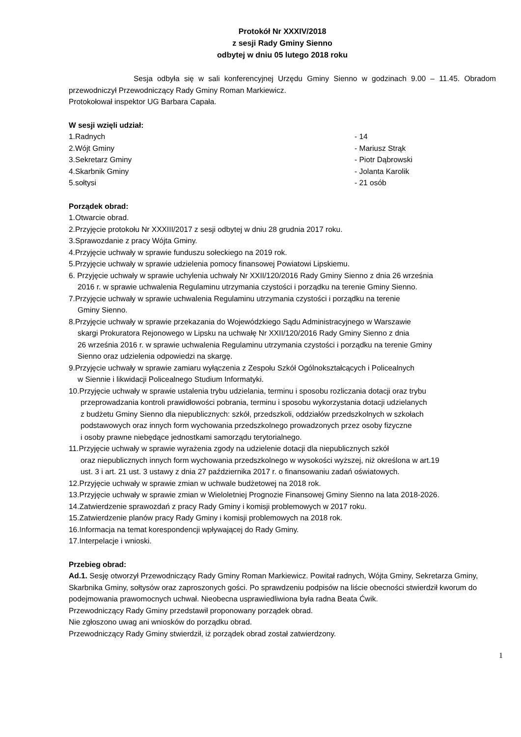Protokół Nr XXXIV/2018
z sesji Rady Gminy Sienno
odbytej w dniu 05 lutego 2018 roku
Sesja odbyła się w sali konferencyjnej Urzędu Gminy Sienno w godzinach 9.00 – 11.45. Obradom przewodniczył Przewodniczący Rady Gminy Roman Markiewicz.
Protokołował inspektor UG Barbara Capała.
W sesji wzięli udział:
1.Radnych - 14
2.Wójt Gminy - Mariusz Strąk
3.Sekretarz Gminy - Piotr Dąbrowski
4.Skarbnik Gminy - Jolanta Karolik
5.sołtysi - 21 osób
Porządek obrad:
1.Otwarcie obrad.
2.Przyjęcie protokołu Nr XXXIII/2017 z sesji odbytej w dniu 28 grudnia 2017 roku.
3.Sprawozdanie z pracy Wójta Gminy.
4.Przyjęcie uchwały w sprawie funduszu sołeckiego na 2019 rok.
5.Przyjęcie uchwały w sprawie udzielenia pomocy finansowej Powiatowi Lipskiemu.
6. Przyjęcie uchwały w sprawie uchylenia uchwały Nr XXII/120/2016 Rady Gminy Sienno z dnia 26 września
2016 r. w sprawie uchwalenia Regulaminu utrzymania czystości i porządku na terenie Gminy Sienno.
7.Przyjęcie uchwały w sprawie uchwalenia Regulaminu utrzymania czystości i porządku na terenie
Gminy Sienno.
8.Przyjęcie uchwały w sprawie przekazania do Wojewódzkiego Sądu Administracyjnego w Warszawie
skargi Prokuratora Rejonowego w Lipsku na uchwałę Nr XXII/120/2016 Rady Gminy Sienno z dnia
26 września 2016 r. w sprawie uchwalenia Regulaminu utrzymania czystości i porządku na terenie Gminy
Sienno oraz udzielenia odpowiedzi na skargę.
9.Przyjęcie uchwały w sprawie zamiaru wyłączenia z Zespołu Szkół Ogólnokształcących i Policealnych
w Siennie i likwidacji Policealnego Studium Informatyki.
10.Przyjęcie uchwały w sprawie ustalenia trybu udzielania, terminu i sposobu rozliczania dotacji oraz trybu
przeprowadzania kontroli prawidłowości pobrania, terminu i sposobu wykorzystania dotacji udzielanych
z budżetu Gminy Sienno dla niepublicznych: szkół, przedszkoli, oddziałów przedszkolnych w szkołach
podstawowych oraz innych form wychowania przedszkolnego prowadzonych przez osoby fizyczne
i osoby prawne niebędące jednostkami samorządu terytorialnego.
11.Przyjęcie uchwały w sprawie wyrażenia zgody na udzielenie dotacji dla niepublicznych szkół
oraz niepublicznych innych form wychowania przedszkolnego w wysokości wyższej, niż określona w art.19
ust. 3 i art. 21 ust. 3 ustawy z dnia 27 października 2017 r. o finansowaniu zadań oświatowych.
12.Przyjęcie uchwały w sprawie zmian w uchwale budżetowej na 2018 rok.
13.Przyjęcie uchwały w sprawie zmian w Wieloletniej Prognozie Finansowej Gminy Sienno na lata 2018-2026.
14.Zatwierdzenie sprawozdań z pracy Rady Gminy i komisji problemowych w 2017 roku.
15.Zatwierdzenie planów pracy Rady Gminy i komisji problemowych na 2018 rok.
16.Informacja na temat korespondencji wpływającej do Rady Gminy.
17.Interpelacje i wnioski.
Przebieg obrad:
Ad.1. Sesję otworzył Przewodniczący Rady Gminy Roman Markiewicz. Powitał radnych, Wójta Gminy, Sekretarza Gminy, Skarbnika Gminy, sołtysów oraz zaproszonych gości. Po sprawdzeniu podpisów na liście obecności stwierdził kworum do podejmowania prawomocnych uchwał. Nieobecna usprawiedliwiona była radna Beata Ćwik.
Przewodniczący Rady Gminy przedstawił proponowany porządek obrad.
Nie zgłoszono uwag ani wniosków do porządku obrad.
Przewodniczący Rady Gminy stwierdził, iż porządek obrad został zatwierdzony.
1